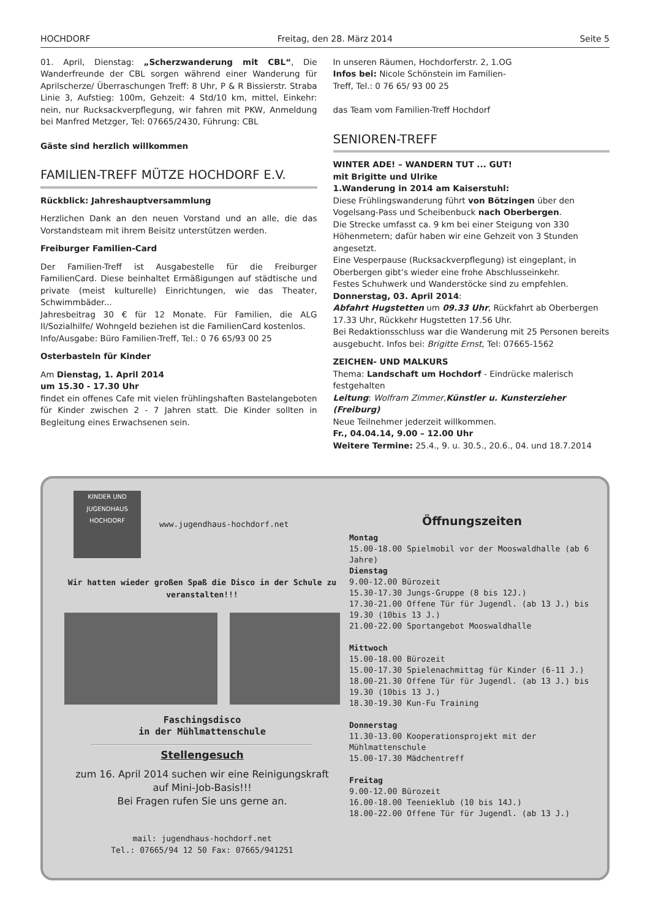HOCHDORF Freitag, den 28. März 2014 Seite 5
01. April, Dienstag: „Scherzwanderung mit CBL“, Die Wanderfreunde der CBL sorgen während einer Wanderung für Aprilscherze/ Überraschungen Treff: 8 Uhr, P & R Bissierstr. Straba Linie 3, Aufstieg: 100m, Gehzeit: 4 Std/10 km, mittel, Einkehr: nein, nur Rucksackverpflegung, wir fahren mit PKW, Anmeldung bei Manfred Metzger, Tel: 07665/2430, Führung: CBL
Gäste sind herzlich willkommen
FAMILIEN-TREFF MÜTZE HOCHDORF E.V.
Rückblick: Jahreshauptversammlung
Herzlichen Dank an den neuen Vorstand und an alle, die das Vorstandsteam mit ihrem Beisitz unterstützen werden.
Freiburger Familien-Card
Der Familien-Treff ist Ausgabestelle für die Freiburger FamilienCard. Diese beinhaltet Ermäßigungen auf städtische und private (meist kulturelle) Einrichtungen, wie das Theater, Schwimmbäder...
Jahresbeitrag 30 € für 12 Monate. Für Familien, die ALG II/Sozialhilfe/ Wohngeld beziehen ist die FamilienCard kostenlos.
Info/Ausgabe: Büro Familien-Treff, Tel.: 0 76 65/93 00 25
Osterbasteln für Kinder
Am Dienstag, 1. April 2014
um 15.30 - 17.30 Uhr
findet ein offenes Cafe mit vielen frühlingshaften Bastelangeboten für Kinder zwischen 2 - 7 Jahren statt. Die Kinder sollten in Begleitung eines Erwachsenen sein.
In unseren Räumen, Hochdorferstr. 2, 1.OG
Infos bei: Nicole Schönstein im Familien-
Treff, Tel.: 0 76 65/ 93 00 25
das Team vom Familien-Treff Hochdorf
SENIOREN-TREFF
WINTER ADE! – WANDERN TUT ... GUT!
mit Brigitte und Ulrike
1.Wanderung in 2014 am Kaiserstuhl:
Diese Frühlingswanderung führt von Bötzingen über den Vogelsang-Pass und Scheibenbuck nach Oberbergen.
Die Strecke umfasst ca. 9 km bei einer Steigung von 330 Höhenmetern; dafür haben wir eine Gehzeit von 3 Stunden angesetzt.
Eine Vesperpause (Rucksackverpflegung) ist eingeplant, in Oberbergen gibt’s wieder eine frohe Abschlusseinkehr.
Festes Schuhwerk und Wanderstöcke sind zu empfehlen.
Donnerstag, 03. April 2014:
Abfahrt Hugstetten um 09.33 Uhr, Rückfahrt ab Oberbergen 17.33 Uhr, Rückkehr Hugstetten 17.56 Uhr.
Bei Redaktionsschluss war die Wanderung mit 25 Personen bereits ausgebucht. Infos bei: Brigitte Ernst, Tel: 07665-1562
ZEICHEN- UND MALKURS
Thema: Landschaft um Hochdorf - Eindrücke malerisch festgehalten
Leitung: Wolfram Zimmer, Künstler u. Kunsterzieher (Freiburg)
Neue Teilnehmer jederzeit willkommen.
Fr., 04.04.14, 9.00 – 12.00 Uhr
Weitere Termine: 25.4., 9. u. 30.5., 20.6., 04. und 18.7.2014
KINDER UND JUGENDHAUS HOCHDORF
www.jugendhaus-hochdorf.net
Wir hatten wieder großen Spaß die Disco in der Schule zu veranstalten!!!
Faschingsdisco
in der Mühlmattenschule
Stellengesuch
zum 16. April 2014 suchen wir eine Reinigungskraft
auf Mini-Job-Basis!!!
Bei Fragen rufen Sie uns gerne an.
mail: jugendhaus-hochdorf.net
Tel.: 07665/94 12 50 Fax: 07665/941251
Öffnungszeiten
Montag
15.00-18.00 Spielmobil vor der Mooswaldhalle (ab 6 Jahre)
Dienstag
9.00-12.00 Bürozeit
15.30-17.30 Jungs-Gruppe (8 bis 12J.)
17.30-21.00 Offene Tür für Jugendl. (ab 13 J.) bis 19.30 (10bis 13 J.)
21.00-22.00 Sportangebot Mooswaldhalle
Mittwoch
15.00-18.00 Bürozeit
15.00-17.30 Spielenachmittag für Kinder (6-11 J.)
18.00-21.30 Offene Tür für Jugendl. (ab 13 J.) bis 19.30 (10bis 13 J.)
18.30-19.30 Kun-Fu Training
Donnerstag
11.30-13.00 Kooperationsprojekt mit der Mühlmattenschule
15.00-17.30 Mädchentreff
Freitag
9.00-12.00 Bürozeit
16.00-18.00 Teenieklub (10 bis 14J.)
18.00-22.00 Offene Tür für Jugendl. (ab 13 J.)